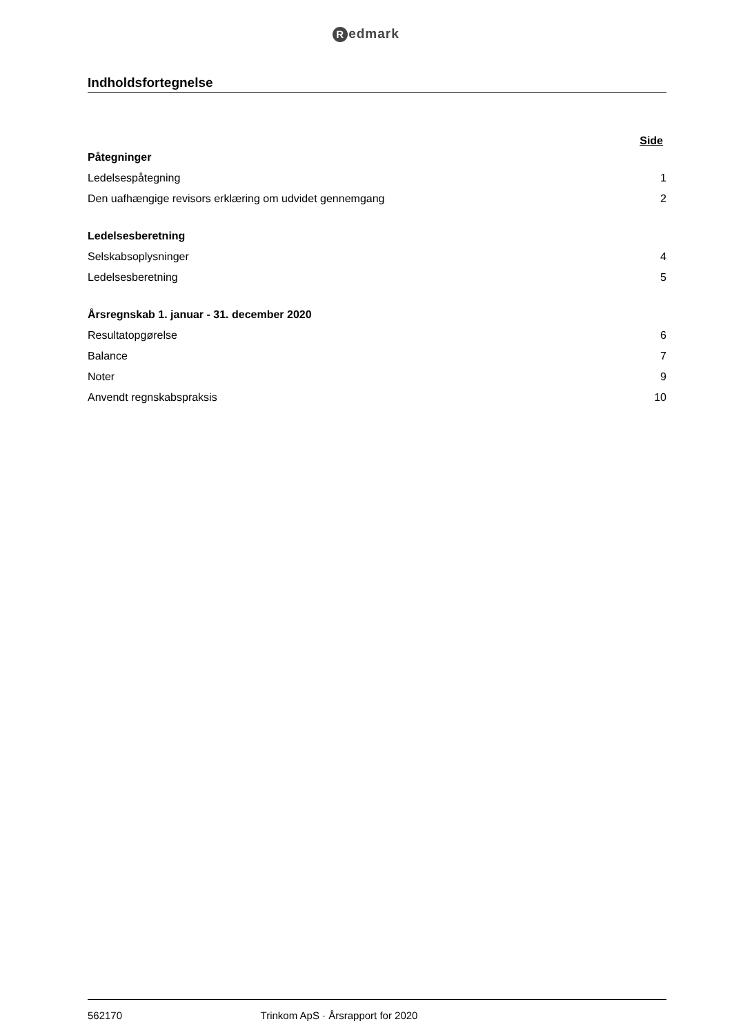Redmark
Indholdsfortegnelse
Side
Påtegninger
Ledelsespåtegning 1
Den uafhængige revisors erklæring om udvidet gennemgang 2
Ledelsesberetning
Selskabsoplysninger 4
Ledelsesberetning 5
Årsregnskab 1. januar - 31. december 2020
Resultatopgørelse 6
Balance 7
Noter 9
Anvendt regnskabspraksis 10
562170 Trinkom ApS · Årsrapport for 2020